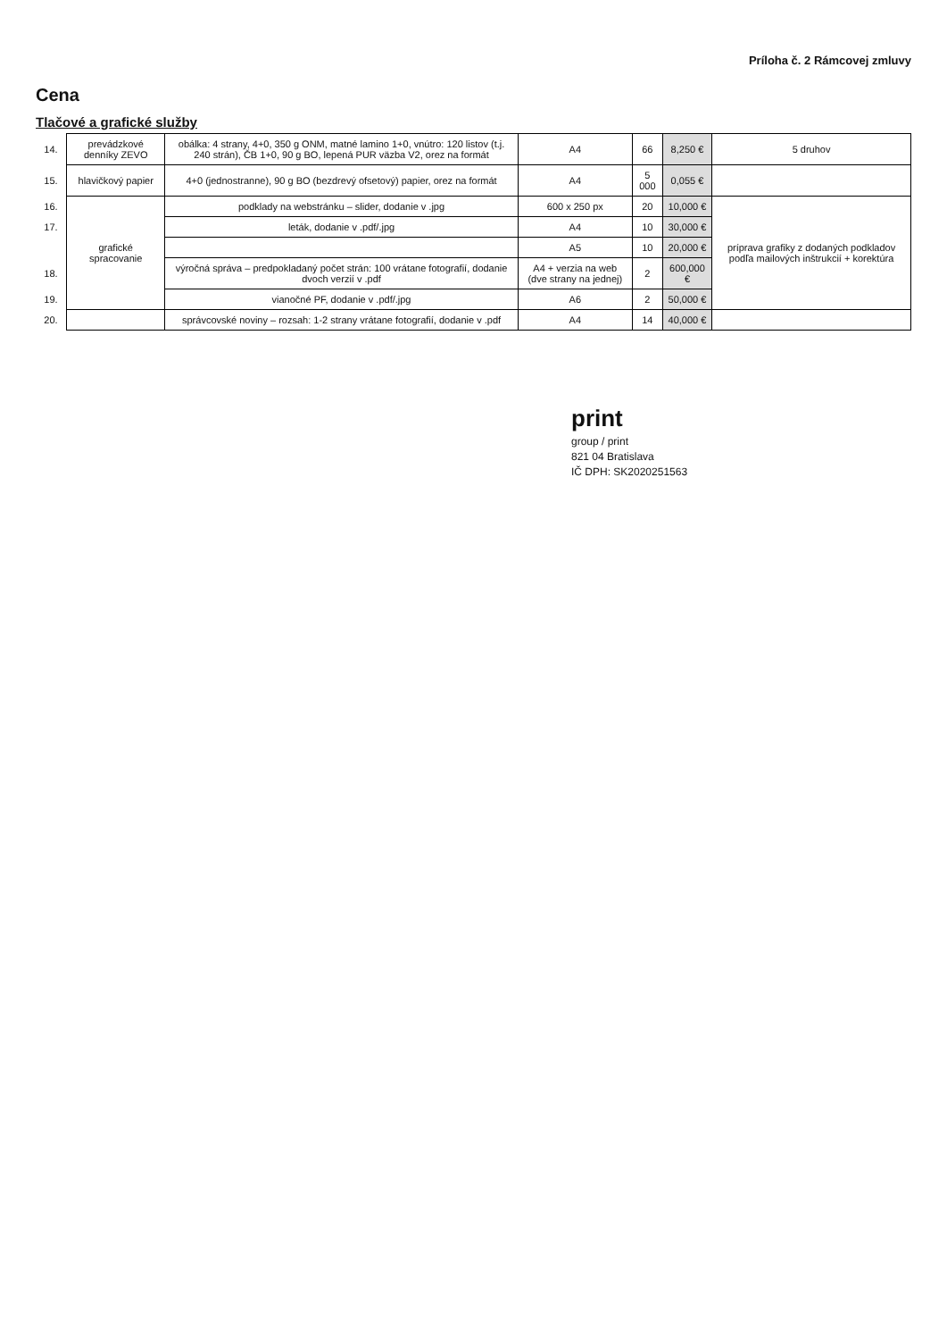Príloha č. 2 Rámcovej zmluvy
Cena
Tlačové a grafické služby
| 14. | prevádzkové denníky ZEVO | obálka: 4 strany, 4+0, 350 g ONM, matné lamino 1+0, vnútro: 120 listov (t.j. 240 strán), ČB 1+0, 90 g BO, lepená PUR väzba V2, orez na formát | A4 | 66 | 8,250 € | 5 druhov |
| 15. | hlavičkový papier | 4+0 (jednostranne), 90 g BO (bezdrevý ofsetový) papier, orez na formát | A4 | 5 000 | 0,055 € | |
| 16. | grafické spracovanie | podklady na webstránku – slider, dodanie v .jpg | 600 x 250 px | 20 | 10,000 € | príprava grafiky z dodaných podkladov podľa mailových inštrukcií + korektúra |
| 17. | | leták, dodanie v .pdf/.jpg | A4 | 10 | 30,000 € | |
| | | | A5 | 10 | 20,000 € | |
| 18. | | výročná správa – predpokladaný počet strán: 100 vrátane fotografií, dodanie dvoch verzií v .pdf | A4 + verzia na web (dve strany na jednej) | 2 | 600,000 € | |
| 19. | | vianočné PF, dodanie v .pdf/.jpg | A6 | 2 | 50,000 € | |
| 20. | | správcovské noviny – rozsah: 1-2 strany vrátane fotografií, dodanie v .pdf | A4 | 14 | 40,000 € | |
print
group / print
821 04 Bratislava
IČ DPH: SK2020251563